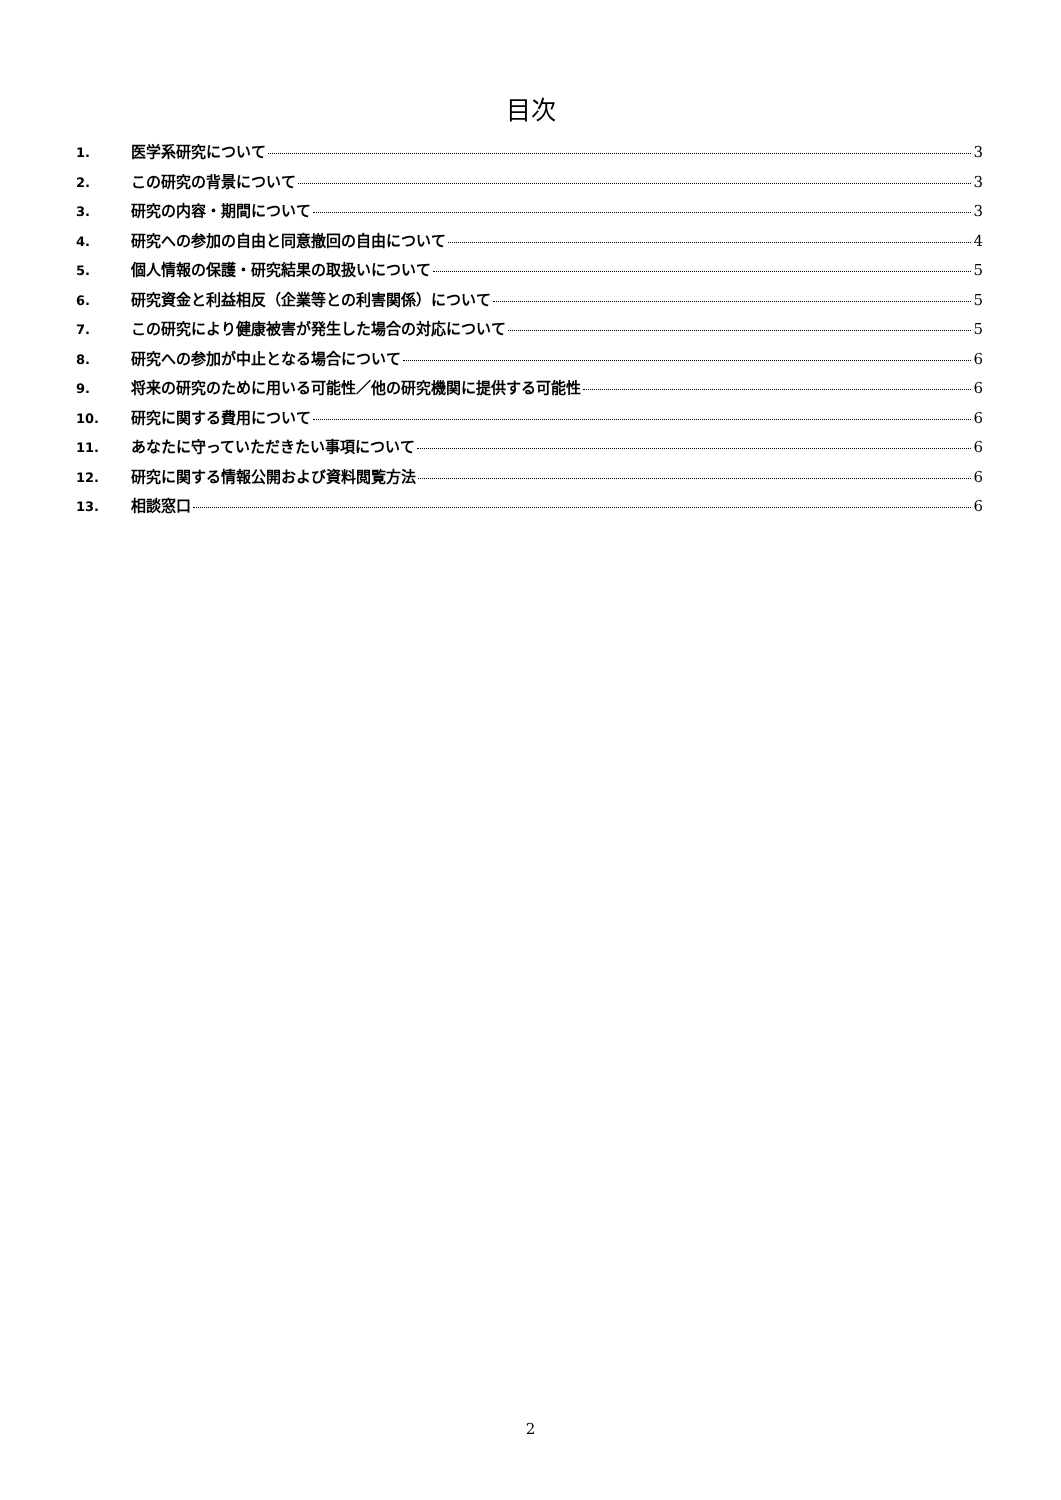目次
1. 医学系研究について 3
2. この研究の背景について 3
3. 研究の内容・期間について 3
4. 研究への参加の自由と同意撤回の自由について 4
5. 個人情報の保護・研究結果の取扱いについて 5
6. 研究資金と利益相反（企業等との利害関係）について 5
7. この研究により健康被害が発生した場合の対応について 5
8. 研究への参加が中止となる場合について 6
9. 将来の研究のために用いる可能性／他の研究機関に提供する可能性 6
10. 研究に関する費用について 6
11. あなたに守っていただきたい事項について 6
12. 研究に関する情報公開および資料閲覧方法 6
13. 相談窓口 6
2